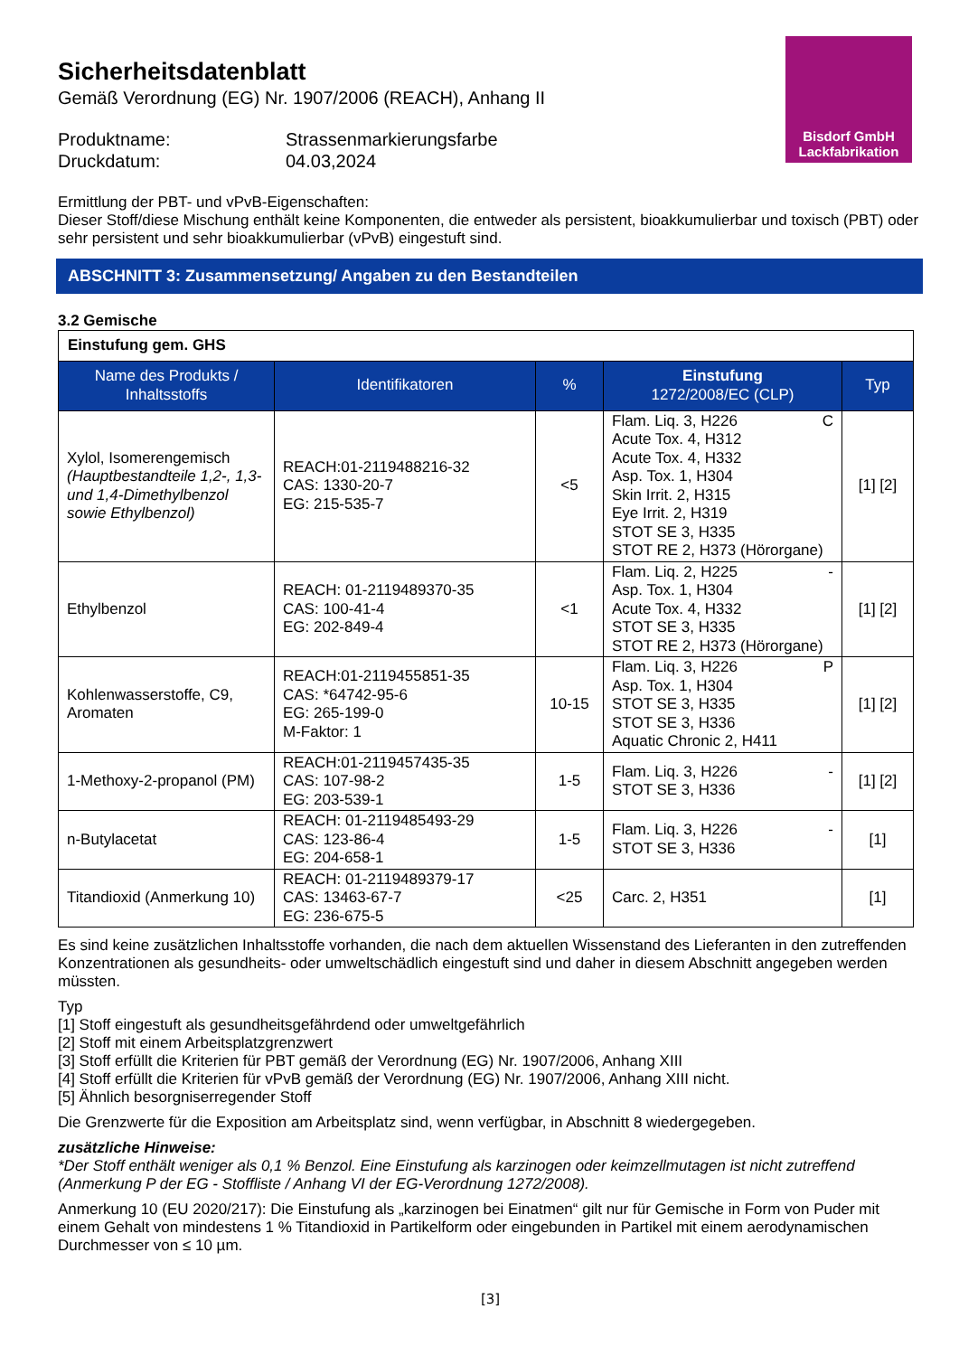Bisdorf GmbH
Lackfabrikation
Sicherheitsdatenblatt
Gemäß Verordnung (EG) Nr. 1907/2006 (REACH), Anhang II
Produktname: Strassenmarkierungsfarbe
Druckdatum: 04.03,2024
Ermittlung der PBT- und vPvB-Eigenschaften:
Dieser Stoff/diese Mischung enthält keine Komponenten, die entweder als persistent, bioakkumulierbar und toxisch (PBT) oder sehr persistent und sehr bioakkumulierbar (vPvB) eingestuft sind.
ABSCHNITT 3: Zusammensetzung/ Angaben zu den Bestandteilen
3.2 Gemische
| Einstufung gem. GHS | | | | |
| Name des Produkts / Inhaltsstoffs | Identifikatoren | % | Einstufung 1272/2008/EC (CLP) | Typ |
| Xylol, Isomerengemisch (Hauptbestandteile 1,2-, 1,3- und 1,4-Dimethylbenzol sowie Ethylbenzol) | REACH:01-2119488216-32 CAS: 1330-20-7 EG: 215-535-7 | <5 | C Flam. Liq. 3, H226 Acute Tox. 4, H312 Acute Tox. 4, H332 Asp. Tox. 1, H304 Skin Irrit. 2, H315 Eye Irrit. 2, H319 STOT SE 3, H335 STOT RE 2, H373 (Hörorgane) | [1] [2] |
| Ethylbenzol | REACH: 01-2119489370-35 CAS: 100-41-4 EG: 202-849-4 | <1 | - Flam. Liq. 2, H225 Asp. Tox. 1, H304 Acute Tox. 4, H332 STOT SE 3, H335 STOT RE 2, H373 (Hörorgane) | [1] [2] |
| Kohlenwasserstoffe, C9, Aromaten | REACH:01-2119455851-35 CAS: *64742-95-6 EG: 265-199-0 M-Faktor: 1 | 10-15 | P Flam. Liq. 3, H226 Asp. Tox. 1, H304 STOT SE 3, H335 STOT SE 3, H336 Aquatic Chronic 2, H411 | [1] [2] |
| 1-Methoxy-2-propanol (PM) | REACH:01-2119457435-35 CAS: 107-98-2 EG: 203-539-1 | 1-5 | - Flam. Liq. 3, H226 STOT SE 3, H336 | [1] [2] |
| n-Butylacetat | REACH: 01-2119485493-29 CAS: 123-86-4 EG: 204-658-1 | 1-5 | - Flam. Liq. 3, H226 STOT SE 3, H336 | [1] |
| Titandioxid (Anmerkung 10) | REACH: 01-2119489379-17 CAS: 13463-67-7 EG: 236-675-5 | <25 | Carc. 2, H351 | [1] |
Es sind keine zusätzlichen Inhaltsstoffe vorhanden, die nach dem aktuellen Wissenstand des Lieferanten in den zutreffenden Konzentrationen als gesundheits- oder umweltschädlich eingestuft sind und daher in diesem Abschnitt angegeben werden müssten.
Typ
[1] Stoff eingestuft als gesundheitsgefährdend oder umweltgefährlich
[2] Stoff mit einem Arbeitsplatzgrenzwert
[3] Stoff erfüllt die Kriterien für PBT gemäß der Verordnung (EG) Nr. 1907/2006, Anhang XIII
[4] Stoff erfüllt die Kriterien für vPvB gemäß der Verordnung (EG) Nr. 1907/2006, Anhang XIII nicht.
[5] Ähnlich besorgniserregender Stoff
Die Grenzwerte für die Exposition am Arbeitsplatz sind, wenn verfügbar, in Abschnitt 8 wiedergegeben.
zusätzliche Hinweise:
*Der Stoff enthält weniger als 0,1 % Benzol. Eine Einstufung als karzinogen oder keimzellmutagen ist nicht zutreffend (Anmerkung P der EG - Stoffliste / Anhang VI der EG-Verordnung 1272/2008).
Anmerkung 10 (EU 2020/217): Die Einstufung als „karzinogen bei Einatmen“ gilt nur für Gemische in Form von Puder mit einem Gehalt von mindestens 1 % Titandioxid in Partikelform oder eingebunden in Partikel mit einem aerodynamischen Durchmesser von ≤ 10 µm.
[3]